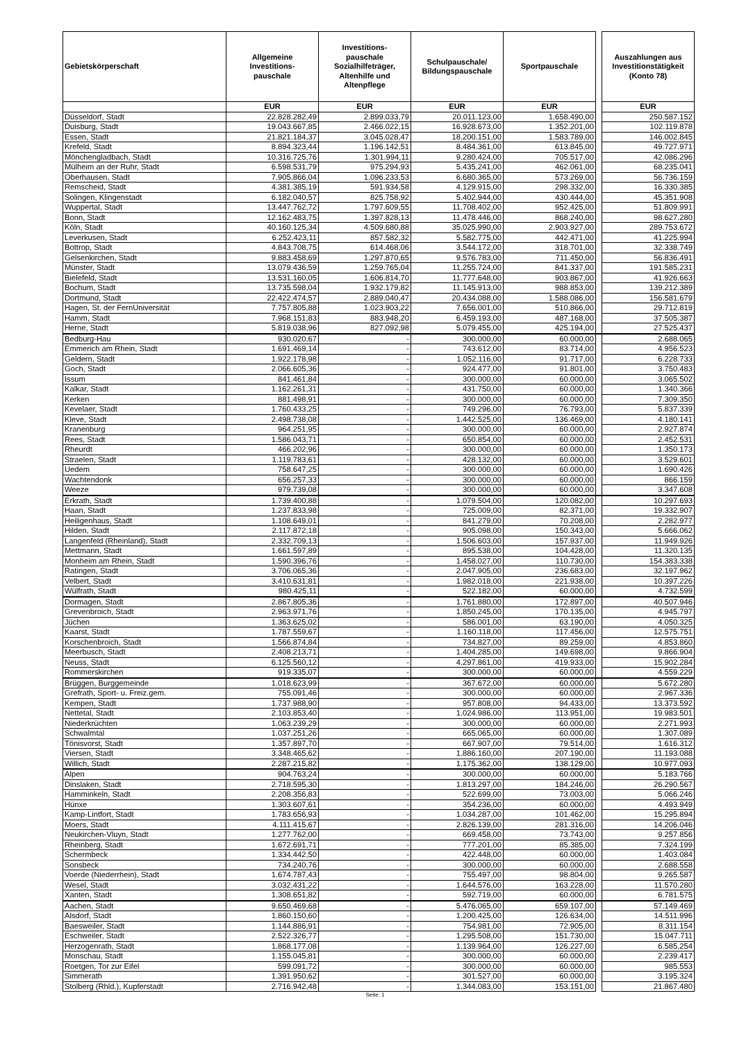| Gebietskörperschaft | Allgemeine Investitions- pauschale | Investitions- pauschale Sozialhilfeträger, Altenhilfe und Altenpflege | Schulpauschale/ Bildungspauschale | Sportpauschale | | Auszahlungen aus Investitionstätigkeit (Konto 78) |
| | EUR | EUR | EUR | EUR | | EUR |
| Düsseldorf, Stadt | 22.828.282,49 | 2.899.033,79 | 20.011.123,00 | 1.658.490,00 | | 250.587.152 |
| Duisburg, Stadt | 19.043.667,85 | 2.466.022,15 | 16.928.673,00 | 1.352.201,00 | | 102.119.878 |
| Essen, Stadt | 21.821.184,37 | 3.045.028,47 | 18.200.151,00 | 1.583.789,00 | | 146.002.845 |
| Krefeld, Stadt | 8.894.323,44 | 1.196.142,51 | 8.484.361,00 | 613.845,00 | | 49.727.971 |
| Mönchengladbach, Stadt | 10.316.725,76 | 1.301.994,11 | 9.280.424,00 | 705.517,00 | | 42.086.296 |
| Mülheim an der Ruhr, Stadt | 6.598.531,79 | 975.294,93 | 5.435.241,00 | 462.061,00 | | 68.235.041 |
| Oberhausen, Stadt | 7.905.866,04 | 1.096.233,53 | 6.680.365,00 | 573.269,00 | | 56.736.159 |
| Remscheid, Stadt | 4.381.385,19 | 591.934,58 | 4.129.915,00 | 298.332,00 | | 16.330.385 |
| Solingen, Klingenstadt | 6.182.040,57 | 825.758,92 | 5.402.944,00 | 430.444,00 | | 45.351.908 |
| Wuppertal, Stadt | 13.447.762,72 | 1.797.609,55 | 11.708.402,00 | 952.425,00 | | 51.809.991 |
| Bonn, Stadt | 12.162.483,75 | 1.397.828,13 | 11.478.446,00 | 868.240,00 | | 98.627.280 |
| Köln, Stadt | 40.160.125,34 | 4.509.680,88 | 35.025.990,00 | 2.903.927,00 | | 289.753.672 |
| Leverkusen, Stadt | 6.252.423,11 | 857.582,32 | 5.582.775,00 | 442.471,00 | | 41.225.994 |
| Bottrop, Stadt | 4.843.708,75 | 614.468,06 | 3.544.172,00 | 318.701,00 | | 32.338.749 |
| Gelsenkirchen, Stadt | 9.883.458,69 | 1.297.870,65 | 9.576.783,00 | 711.450,00 | | 56.836.491 |
| Münster, Stadt | 13.079.436,59 | 1.259.765,04 | 11.255.724,00 | 841.337,00 | | 191.585.231 |
| Bielefeld, Stadt | 13.531.160,05 | 1.606.814,70 | 11.777.648,00 | 903.867,00 | | 41.926.663 |
| Bochum, Stadt | 13.735.598,04 | 1.932.179,82 | 11.145.913,00 | 988.853,00 | | 139.212.389 |
| Dortmund, Stadt | 22.422.474,57 | 2.889.040,47 | 20.434.088,00 | 1.588.086,00 | | 156.581.679 |
| Hagen, St. der FernUniversität | 7.757.805,88 | 1.023.903,22 | 7.656.001,00 | 510.866,00 | | 29.712.819 |
| Hamm, Stadt | 7.968.151,83 | 883.948,20 | 6.459.193,00 | 487.168,00 | | 37.505.387 |
| Herne, Stadt | 5.819.038,96 | 827.092,98 | 5.079.455,00 | 425.194,00 | | 27.525.437 |
| Bedburg-Hau | 930.020,67 | - | 300.000,00 | 60.000,00 | | 2.688.065 |
| Emmerich am Rhein, Stadt | 1.691.469,14 | - | 743.612,00 | 83.714,00 | | 4.956.523 |
| Geldern, Stadt | 1.922.178,98 | - | 1.052.116,00 | 91.717,00 | | 6.228.733 |
| Goch, Stadt | 2.066.605,36 | - | 924.477,00 | 91.801,00 | | 3.750.483 |
| Issum | 841.461,84 | - | 300.000,00 | 60.000,00 | | 3.065.502 |
| Kalkar, Stadt | 1.162.261,31 | - | 431.750,00 | 60.000,00 | | 1.340.366 |
| Kerken | 881.498,91 | - | 300.000,00 | 60.000,00 | | 7.309.350 |
| Kevelaer, Stadt | 1.760.433,25 | - | 749.296,00 | 76.793,00 | | 5.837.339 |
| Kleve, Stadt | 2.498.738,08 | - | 1.442.525,00 | 136.469,00 | | 4.180.141 |
| Kranenburg | 964.251,95 | - | 300.000,00 | 60.000,00 | | 2.927.874 |
| Rees, Stadt | 1.586.043,71 | - | 650.854,00 | 60.000,00 | | 2.452.531 |
| Rheurdt | 466.202,96 | - | 300.000,00 | 60.000,00 | | 1.350.173 |
| Straelen, Stadt | 1.119.783,61 | - | 428.132,00 | 60.000,00 | | 3.529.601 |
| Uedem | 758.647,25 | - | 300.000,00 | 60.000,00 | | 1.690.426 |
| Wachtendonk | 656.257,33 | - | 300.000,00 | 60.000,00 | | 866.159 |
| Weeze | 979.739,08 | - | 300.000,00 | 60.000,00 | | 3.347.608 |
| Erkrath, Stadt | 1.739.400,88 | - | 1.079.504,00 | 120.082,00 | | 10.297.693 |
| Haan, Stadt | 1.237.833,98 | - | 725.009,00 | 82.371,00 | | 19.332.907 |
| Heiligenhaus, Stadt | 1.108.649,01 | - | 841.279,00 | 70.208,00 | | 2.282.977 |
| Hilden, Stadt | 2.117.872,18 | - | 905.098,00 | 150.343,00 | | 5.666.062 |
| Langenfeld (Rheinland), Stadt | 2.332.709,13 | - | 1.506.603,00 | 157.937,00 | | 11.949.926 |
| Mettmann, Stadt | 1.661.597,89 | - | 895.538,00 | 104.428,00 | | 11.320.135 |
| Monheim am Rhein, Stadt | 1.590.396,76 | - | 1.458.027,00 | 110.730,00 | | 154.383.338 |
| Ratingen, Stadt | 3.706.065,36 | - | 2.047.905,00 | 236.683,00 | | 32.197.962 |
| Velbert, Stadt | 3.410.631,81 | - | 1.982.018,00 | 221.938,00 | | 10.397.226 |
| Wülfrath, Stadt | 980.425,11 | - | 522.182,00 | 60.000,00 | | 4.732.599 |
| Dormagen, Stadt | 2.867.805,36 | - | 1.761.880,00 | 172.897,00 | | 40.507.946 |
| Grevenbroich, Stadt | 2.963.971,76 | - | 1.850.245,00 | 170.135,00 | | 4.945.797 |
| Jüchen | 1.363.625,02 | - | 586.001,00 | 63.190,00 | | 4.050.325 |
| Kaarst, Stadt | 1.787.559,67 | - | 1.160.118,00 | 117.456,00 | | 12.575.751 |
| Korschenbroich, Stadt | 1.566.874,84 | - | 734.827,00 | 89.259,00 | | 4.853.860 |
| Meerbusch, Stadt | 2.408.213,71 | - | 1.404.285,00 | 149.698,00 | | 9.866.904 |
| Neuss, Stadt | 6.125.560,12 | - | 4.297.861,00 | 419.933,00 | | 15.902.284 |
| Rommerskirchen | 919.335,07 | - | 300.000,00 | 60.000,00 | | 4.559.229 |
| Brüggen, Burggemeinde | 1.018.623,99 | - | 367.672,00 | 60.000,00 | | 5.672.280 |
| Grefrath, Sport- u. Freiz.gem. | 755.091,46 | - | 300.000,00 | 60.000,00 | | 2.967.336 |
| Kempen, Stadt | 1.737.988,90 | - | 957.808,00 | 94.433,00 | | 13.373.592 |
| Nettetal, Stadt | 2.103.853,40 | - | 1.024.986,00 | 113.951,00 | | 19.983.501 |
| Niederkrüchten | 1.063.239,29 | - | 300.000,00 | 60.000,00 | | 2.271.993 |
| Schwalmtal | 1.037.251,26 | - | 665.065,00 | 60.000,00 | | 1.307.089 |
| Tönisvorst, Stadt | 1.357.897,70 | - | 667.907,00 | 79.514,00 | | 1.616.312 |
| Viersen, Stadt | 3.348.465,62 | - | 1.886.160,00 | 207.190,00 | | 11.193.088 |
| Willich, Stadt | 2.287.215,82 | - | 1.175.362,00 | 138.129,00 | | 10.977.093 |
| Alpen | 904.763,24 | - | 300.000,00 | 60.000,00 | | 5.183.766 |
| Dinslaken, Stadt | 2.718.595,30 | - | 1.813.297,00 | 184.246,00 | | 26.290.567 |
| Hamminkeln, Stadt | 2.208.356,83 | - | 522.699,00 | 73.003,00 | | 5.066.246 |
| Hünxe | 1.303.607,61 | - | 354.236,00 | 60.000,00 | | 4.493.949 |
| Kamp-Lintfort, Stadt | 1.783.656,93 | - | 1.034.287,00 | 101.462,00 | | 15.295.894 |
| Moers, Stadt | 4.111.415,67 | - | 2.826.139,00 | 281.316,00 | | 14.206.046 |
| Neukirchen-Vluyn, Stadt | 1.277.762,00 | - | 669.458,00 | 73.743,00 | | 9.257.856 |
| Rheinberg, Stadt | 1.672.691,71 | - | 777.201,00 | 85.385,00 | | 7.324.199 |
| Schermbeck | 1.334.442,50 | - | 422.448,00 | 60.000,00 | | 1.403.084 |
| Sonsbeck | 734.240,76 | - | 300.000,00 | 60.000,00 | | 2.688.558 |
| Voerde (Niederrhein), Stadt | 1.674.787,43 | - | 755.497,00 | 98.804,00 | | 9.265.587 |
| Wesel, Stadt | 3.032.431,22 | - | 1.644.576,00 | 163.228,00 | | 11.570.280 |
| Xanten, Stadt | 1.308.651,82 | - | 592.719,00 | 60.000,00 | | 6.781.575 |
| Aachen, Stadt | 9.650.469,68 | - | 5.476.065,00 | 659.107,00 | | 57.149.469 |
| Alsdorf, Stadt | 1.860.150,60 | - | 1.200.425,00 | 126.634,00 | | 14.511.996 |
| Baesweiler, Stadt | 1.144.886,91 | - | 754.981,00 | 72.905,00 | | 8.311.154 |
| Eschweiler, Stadt | 2.522.326,77 | - | 1.295.508,00 | 151.730,00 | | 15.047.711 |
| Herzogenrath, Stadt | 1.868.177,08 | - | 1.139.964,00 | 126.227,00 | | 6.585.254 |
| Monschau, Stadt | 1.155.045,81 | - | 300.000,00 | 60.000,00 | | 2.239.417 |
| Roetgen, Tor zur Eifel | 599.091,72 | - | 300.000,00 | 60.000,00 | | 985.553 |
| Simmerath | 1.391.950,62 | - | 301.527,00 | 60.000,00 | | 3.195.324 |
| Stolberg (Rhld.), Kupferstadt | 2.716.942,48 | - | 1.344.083,00 | 153.151,00 | | 21.867.480 |
Seite: 1